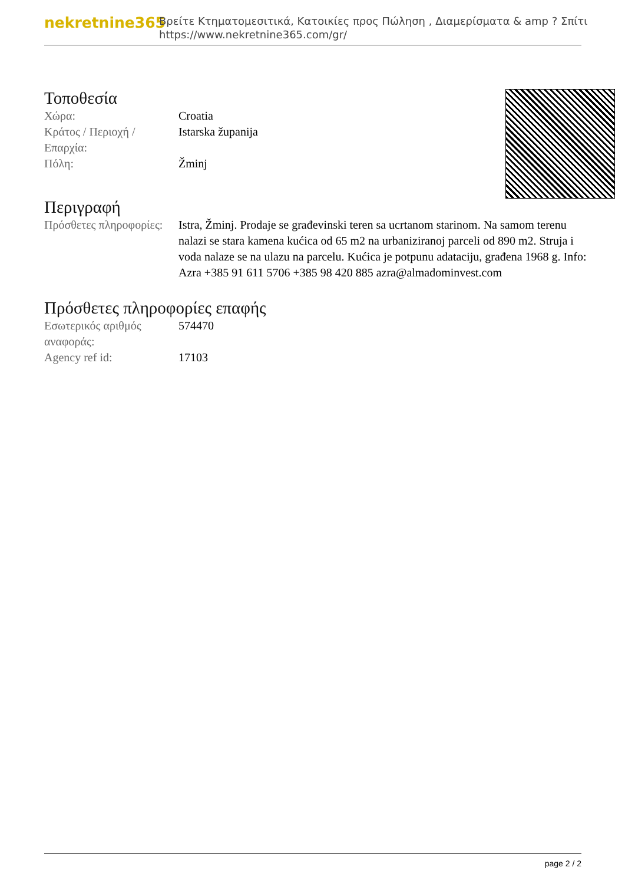nekretnine365
Βρείτε Κτηματομεσιτικά, Κατοικίες προς Πώληση , Διαμερίσματα & amp ? Σπίτι
https://www.nekretnine365.com/gr/
Τοποθεσία
| Χώρα: | Croatia |
| Κράτος / Περιοχή / Επαρχία: | Istarska županija |
| Πόλη: | Žminj |
Περιγραφή
| Πρόσθετες πληροφορίες: | Istra, Žminj. Prodaje se građevinski teren sa ucrtanom starinom. Na samom terenu nalazi se stara kamena kućica od 65 m2 na urbaniziranoj parceli od 890 m2. Struja i voda nalaze se na ulazu na parcelu. Kućica je potpunu adataciju, građena 1968 g. Info: Azra +385 91 611 5706 +385 98 420 885 azra@almadominvest.com |
Πρόσθετες πληροφορίες επαφής
| Εσωτερικός αριθμός αναφοράς: | 574470 |
| Agency ref id: | 17103 |
page 2 / 2